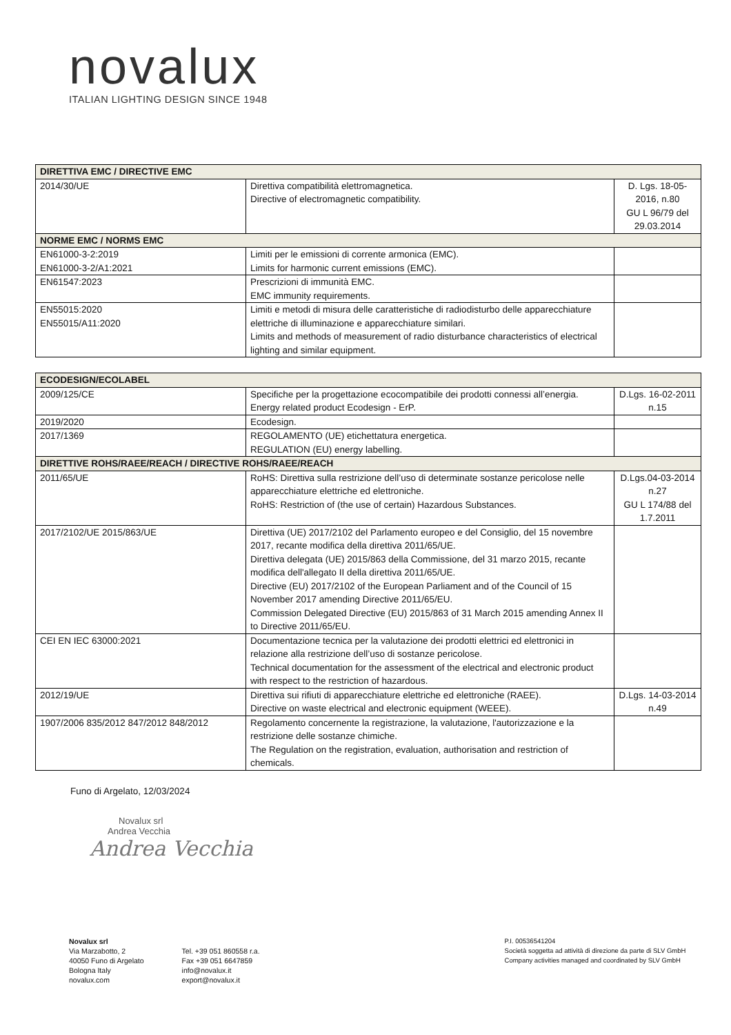novalux
ITALIAN LIGHTING DESIGN SINCE 1948
| DIRETTIVA EMC / DIRECTIVE EMC | | |
| --- | --- | --- |
| 2014/30/UE | Direttiva compatibilità elettromagnetica. Directive of electromagnetic compatibility. | D. Lgs. 18-05-2016, n.80 GU L 96/79 del 29.03.2014 |
| NORME EMC / NORMS EMC | | |
| EN61000-3-2:2019 EN61000-3-2/A1:2021 | Limiti per le emissioni di corrente armonica (EMC). Limits for harmonic current emissions (EMC). | |
| EN61547:2023 | Prescrizioni di immunità EMC. EMC immunity requirements. | |
| EN55015:2020 EN55015/A11:2020 | Limiti e metodi di misura delle caratteristiche di radiodisturbo delle apparecchiature elettriche di illuminazione e apparecchiature similari. Limits and methods of measurement of radio disturbance characteristics of electrical lighting and similar equipment. | |
| ECODESIGN/ECOLABEL | | |
| --- | --- | --- |
| 2009/125/CE | Specifiche per la progettazione ecocompatibile dei prodotti connessi all’energia. Energy related product Ecodesign - ErP. | D.Lgs. 16-02-2011 n.15 |
| 2019/2020 | Ecodesign. | |
| 2017/1369 | REGOLAMENTO (UE) etichettatura energetica. REGULATION (EU) energy labelling. | |
| DIRETTIVE ROHS/RAEE/REACH / DIRECTIVE ROHS/RAEE/REACH | | |
| 2011/65/UE | RoHS: Direttiva sulla restrizione dell’uso di determinate sostanze pericolose nelle apparecchiature elettriche ed elettroniche. RoHS: Restriction of (the use of certain) Hazardous Substances. | D.Lgs.04-03-2014 n.27 GU L 174/88 del 1.7.2011 |
| 2017/2102/UE 2015/863/UE | Direttiva (UE) 2017/2102 del Parlamento europeo e del Consiglio, del 15 novembre 2017, recante modifica della direttiva 2011/65/UE. Direttiva delegata (UE) 2015/863 della Commissione, del 31 marzo 2015, recante modifica dell'allegato II della direttiva 2011/65/UE. Directive (EU) 2017/2102 of the European Parliament and of the Council of 15 November 2017 amending Directive 2011/65/EU. Commission Delegated Directive (EU) 2015/863 of 31 March 2015 amending Annex II to Directive 2011/65/EU. | |
| CEI EN IEC 63000:2021 | Documentazione tecnica per la valutazione dei prodotti elettrici ed elettronici in relazione alla restrizione dell’uso di sostanze pericolose. Technical documentation for the assessment of the electrical and electronic product with respect to the restriction of hazardous. | |
| 2012/19/UE | Direttiva sui rifiuti di apparecchiature elettriche ed elettroniche (RAEE). Directive on waste electrical and electronic equipment (WEEE). | D.Lgs. 14-03-2014 n.49 |
| 1907/2006 835/2012 847/2012 848/2012 | Regolamento concernente la registrazione, la valutazione, l'autorizzazione e la restrizione delle sostanze chimiche. The Regulation on the registration, evaluation, authorisation and restriction of chemicals. | |
Funo di Argelato, 12/03/2024
Novalux srl
Andrea Vecchia
Andrea Vecchia
Novalux srl
Via Marzabotto, 2
40050 Funo di Argelato
Bologna Italy
novalux.com
Tel. +39 051 860558 r.a.
Fax +39 051 6647859
info@novalux.it
export@novalux.it
P.I. 00536541204
Società soggetta ad attività di direzione da parte di SLV GmbH
Company activities managed and coordinated by SLV GmbH